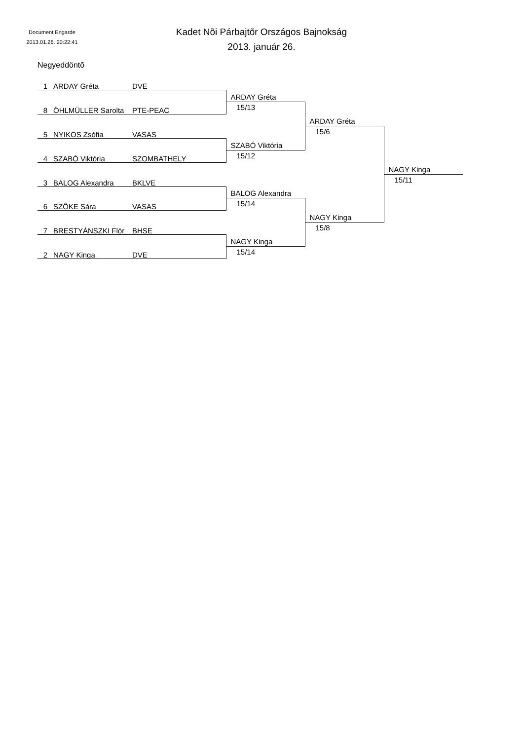Document Engarde
2013.01.26. 20:22:41
Kadet Nõi Párbajtõr Országos Bajnokság
2013. január 26.
Negyeddöntõ
| 1 ARDAY Gréta DVE | | | |
| | ARDAY Gréta | | |
| 8 ÖHLMÜLLER Sarolta PTE-PEAC | 15/13 | | |
| | | ARDAY Gréta | |
| 5 NYIKOS Zsófia VASAS | | 15/6 | |
| | SZABÓ Viktória | | |
| 4 SZABÓ Viktória SZOMBATHELY | 15/12 | | |
| | | | NAGY Kinga |
| 3 BALOG Alexandra BKLVE | | | 15/11 |
| | BALOG Alexandra | | |
| 6 SZÕKE Sára VASAS | 15/14 | | |
| | | NAGY Kinga | |
| 7 BRESTYÁNSZKI Flór BHSE | | 15/8 | |
| | NAGY Kinga | | |
| 2 NAGY Kinga DVE | 15/14 | | |